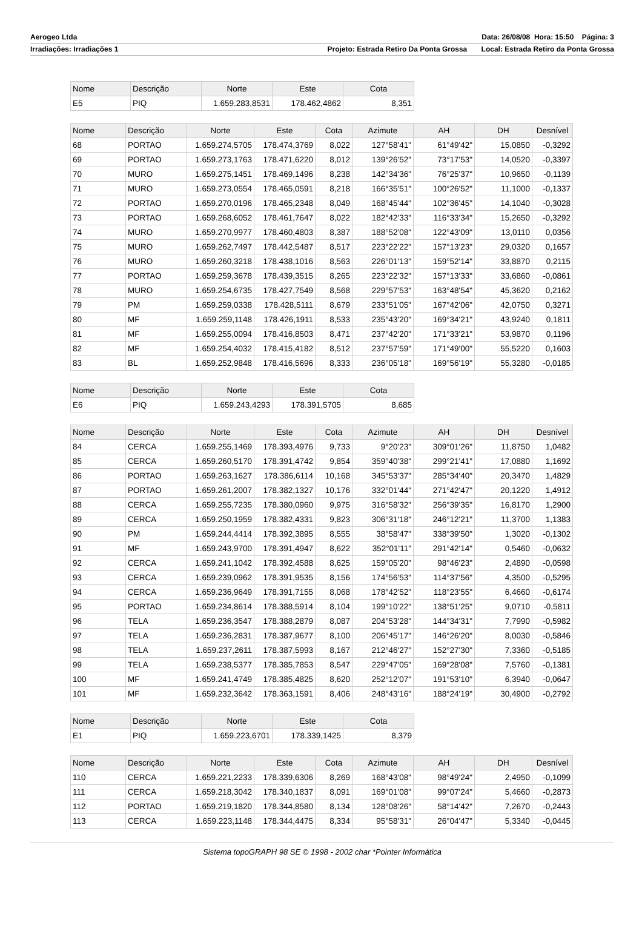Aerogeo Ltda Data: 26/08/08 Hora: 15:50 Página: 3
Irradiações: Irradiações 1 Projeto: Estrada Retiro Da Ponta Grossa Local: Estrada Retiro da Ponta Grossa
| Nome | Descrição | Norte | Este | Cota |
| --- | --- | --- | --- | --- |
| E5 | PIQ | 1.659.283,8531 | 178.462,4862 | 8,351 |
| Nome | Descrição | Norte | Este | Cota | Azimute | AH | DH | Desnível |
| --- | --- | --- | --- | --- | --- | --- | --- | --- |
| 68 | PORTAO | 1.659.274,5705 | 178.474,3769 | 8,022 | 127°58'41" | 61°49'42" | 15,0850 | -0,3292 |
| 69 | PORTAO | 1.659.273,1763 | 178.471,6220 | 8,012 | 139°26'52" | 73°17'53" | 14,0520 | -0,3397 |
| 70 | MURO | 1.659.275,1451 | 178.469,1496 | 8,238 | 142°34'36" | 76°25'37" | 10,9650 | -0,1139 |
| 71 | MURO | 1.659.273,0554 | 178.465,0591 | 8,218 | 166°35'51" | 100°26'52" | 11,1000 | -0,1337 |
| 72 | PORTAO | 1.659.270,0196 | 178.465,2348 | 8,049 | 168°45'44" | 102°36'45" | 14,1040 | -0,3028 |
| 73 | PORTAO | 1.659.268,6052 | 178.461,7647 | 8,022 | 182°42'33" | 116°33'34" | 15,2650 | -0,3292 |
| 74 | MURO | 1.659.270,9977 | 178.460,4803 | 8,387 | 188°52'08" | 122°43'09" | 13,0110 | 0,0356 |
| 75 | MURO | 1.659.262,7497 | 178.442,5487 | 8,517 | 223°22'22" | 157°13'23" | 29,0320 | 0,1657 |
| 76 | MURO | 1.659.260,3218 | 178.438,1016 | 8,563 | 226°01'13" | 159°52'14" | 33,8870 | 0,2115 |
| 77 | PORTAO | 1.659.259,3678 | 178.439,3515 | 8,265 | 223°22'32" | 157°13'33" | 33,6860 | -0,0861 |
| 78 | MURO | 1.659.254,6735 | 178.427,7549 | 8,568 | 229°57'53" | 163°48'54" | 45,3620 | 0,2162 |
| 79 | PM | 1.659.259,0338 | 178.428,5111 | 8,679 | 233°51'05" | 167°42'06" | 42,0750 | 0,3271 |
| 80 | MF | 1.659.259,1148 | 178.426,1911 | 8,533 | 235°43'20" | 169°34'21" | 43,9240 | 0,1811 |
| 81 | MF | 1.659.255,0094 | 178.416,8503 | 8,471 | 237°42'20" | 171°33'21" | 53,9870 | 0,1196 |
| 82 | MF | 1.659.254,4032 | 178.415,4182 | 8,512 | 237°57'59" | 171°49'00" | 55,5220 | 0,1603 |
| 83 | BL | 1.659.252,9848 | 178.416,5696 | 8,333 | 236°05'18" | 169°56'19" | 55,3280 | -0,0185 |
| Nome | Descrição | Norte | Este | Cota |
| --- | --- | --- | --- | --- |
| E6 | PIQ | 1.659.243,4293 | 178.391,5705 | 8,685 |
| Nome | Descrição | Norte | Este | Cota | Azimute | AH | DH | Desnível |
| --- | --- | --- | --- | --- | --- | --- | --- | --- |
| 84 | CERCA | 1.659.255,1469 | 178.393,4976 | 9,733 | 9°20'23" | 309°01'26" | 11,8750 | 1,0482 |
| 85 | CERCA | 1.659.260,5170 | 178.391,4742 | 9,854 | 359°40'38" | 299°21'41" | 17,0880 | 1,1692 |
| 86 | PORTAO | 1.659.263,1627 | 178.386,6114 | 10,168 | 345°53'37" | 285°34'40" | 20,3470 | 1,4829 |
| 87 | PORTAO | 1.659.261,2007 | 178.382,1327 | 10,176 | 332°01'44" | 271°42'47" | 20,1220 | 1,4912 |
| 88 | CERCA | 1.659.255,7235 | 178.380,0960 | 9,975 | 316°58'32" | 256°39'35" | 16,8170 | 1,2900 |
| 89 | CERCA | 1.659.250,1959 | 178.382,4331 | 9,823 | 306°31'18" | 246°12'21" | 11,3700 | 1,1383 |
| 90 | PM | 1.659.244,4414 | 178.392,3895 | 8,555 | 38°58'47" | 338°39'50" | 1,3020 | -0,1302 |
| 91 | MF | 1.659.243,9700 | 178.391,4947 | 8,622 | 352°01'11" | 291°42'14" | 0,5460 | -0,0632 |
| 92 | CERCA | 1.659.241,1042 | 178.392,4588 | 8,625 | 159°05'20" | 98°46'23" | 2,4890 | -0,0598 |
| 93 | CERCA | 1.659.239,0962 | 178.391,9535 | 8,156 | 174°56'53" | 114°37'56" | 4,3500 | -0,5295 |
| 94 | CERCA | 1.659.236,9649 | 178.391,7155 | 8,068 | 178°42'52" | 118°23'55" | 6,4660 | -0,6174 |
| 95 | PORTAO | 1.659.234,8614 | 178.388,5914 | 8,104 | 199°10'22" | 138°51'25" | 9,0710 | -0,5811 |
| 96 | TELA | 1.659.236,3547 | 178.388,2879 | 8,087 | 204°53'28" | 144°34'31" | 7,7990 | -0,5982 |
| 97 | TELA | 1.659.236,2831 | 178.387,9677 | 8,100 | 206°45'17" | 146°26'20" | 8,0030 | -0,5846 |
| 98 | TELA | 1.659.237,2611 | 178.387,5993 | 8,167 | 212°46'27" | 152°27'30" | 7,3360 | -0,5185 |
| 99 | TELA | 1.659.238,5377 | 178.385,7853 | 8,547 | 229°47'05" | 169°28'08" | 7,5760 | -0,1381 |
| 100 | MF | 1.659.241,4749 | 178.385,4825 | 8,620 | 252°12'07" | 191°53'10" | 6,3940 | -0,0647 |
| 101 | MF | 1.659.232,3642 | 178.363,1591 | 8,406 | 248°43'16" | 188°24'19" | 30,4900 | -0,2792 |
| Nome | Descrição | Norte | Este | Cota |
| --- | --- | --- | --- | --- |
| E1 | PIQ | 1.659.223,6701 | 178.339,1425 | 8,379 |
| Nome | Descrição | Norte | Este | Cota | Azimute | AH | DH | Desnível |
| --- | --- | --- | --- | --- | --- | --- | --- | --- |
| 110 | CERCA | 1.659.221,2233 | 178.339,6306 | 8,269 | 168°43'08" | 98°49'24" | 2,4950 | -0,1099 |
| 111 | CERCA | 1.659.218,3042 | 178.340,1837 | 8,091 | 169°01'08" | 99°07'24" | 5,4660 | -0,2873 |
| 112 | PORTAO | 1.659.219,1820 | 178.344,8580 | 8,134 | 128°08'26" | 58°14'42" | 7,2670 | -0,2443 |
| 113 | CERCA | 1.659.223,1148 | 178.344,4475 | 8,334 | 95°58'31" | 26°04'47" | 5,3340 | -0,0445 |
Sistema topoGRAPH 98 SE © 1998 - 2002 char *Pointer Informática